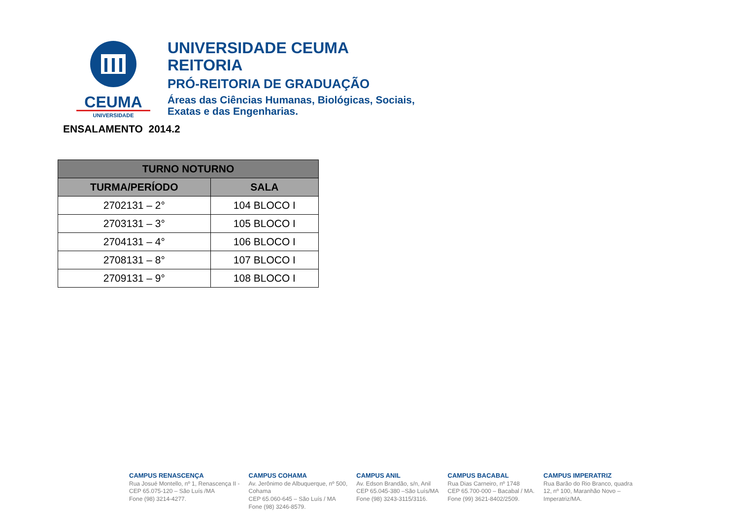CEUMA
UNIVERSIDADE
UNIVERSIDADE CEUMA
REITORIA
PRÓ-REITORIA DE GRADUAÇÃO
Áreas das Ciências Humanas, Biológicas, Sociais,
Exatas e das Engenharias.
ENSALAMENTO 2014.2
| TURNO NOTURNO | |
| --- | --- |
| TURMA/PERÍODO | SALA |
| 2702131 – 2° | 104 BLOCO I |
| 2703131 – 3° | 105 BLOCO I |
| 2704131 – 4° | 106 BLOCO I |
| 2708131 – 8° | 107 BLOCO I |
| 2709131 – 9° | 108 BLOCO I |
CAMPUS RENASCENÇA
Rua Josué Montello, nº 1, Renascença II -
CEP 65.075-120 – São Luís /MA
Fone (98) 3214-4277.
CAMPUS COHAMA
Av. Jerônimo de Albuquerque, nº 500,
Cohama
CEP 65.060-645 – São Luís / MA
Fone (98) 3246-8579.
CAMPUS ANIL
Av. Edson Brandão, s/n, Anil
CEP 65.045-380 –São Luís/MA
Fone (98) 3243-3115/3116.
CAMPUS BACABAL
Rua Dias Carneiro, nº 1748
CEP 65.700-000 – Bacabal / MA.
Fone (99) 3621-8402/2509.
CAMPUS IMPERATRIZ
Rua Barão do Rio Branco, quadra
12, nº 100, Maranhão Novo –
Imperatriz/MA.